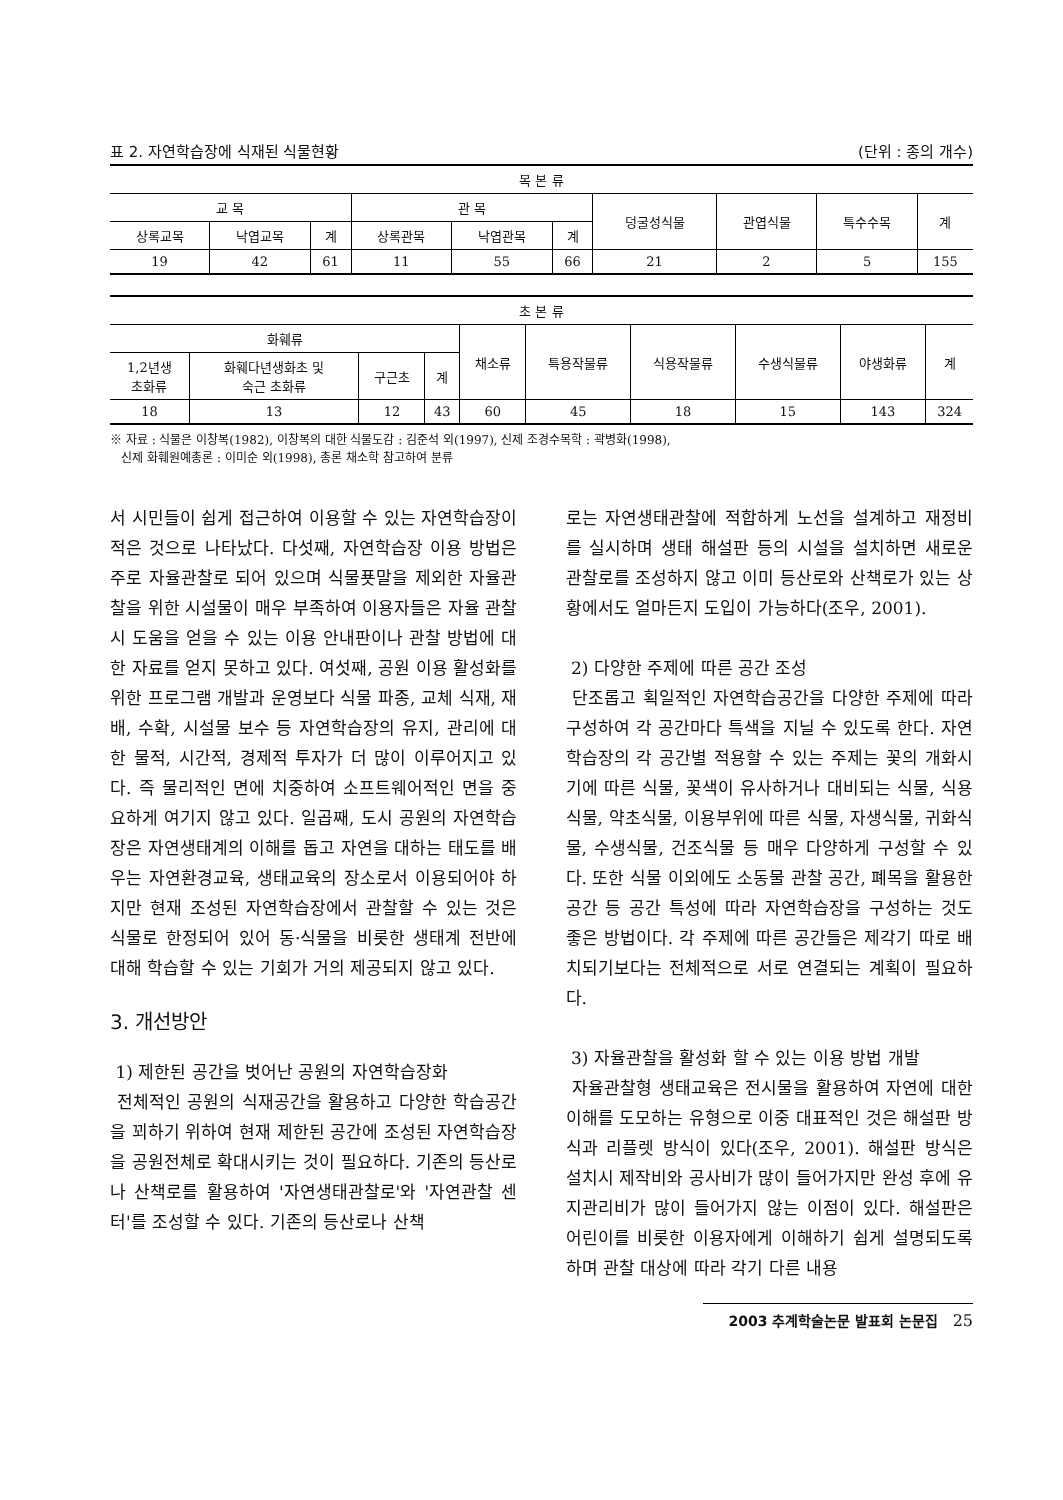표 2. 자연학습장에 식재된 식물현황 (단위 : 종의 개수)
| 목 본 류 | | | | | | | | | |
| --- | --- | --- | --- | --- | --- | --- | --- | --- | --- |
| 교 목 | | | 관 목 | | | 덩굴성식물 | 관엽식물 | 특수수목 | 계 |
| 상록교목 | 낙엽교목 | 계 | 상록관목 | 낙엽관목 | 계 | | | | |
| 19 | 42 | 61 | 11 | 55 | 66 | 21 | 2 | 5 | 155 |
| 초 본 류 | | | | | | | | | |
| --- | --- | --- | --- | --- | --- | --- | --- | --- | --- |
| 화훼류 | | | | 채소류 | 특용작물류 | 식용작물류 | 수생식물류 | 야생화류 | 계 |
| 1,2년생 초화류 | 화훼다년생화초 및 숙근 초화류 | 구근초 | 계 | | | | | | |
| 18 | 13 | 12 | 43 | 60 | 45 | 18 | 15 | 143 | 324 |
※ 자료 : 식물은 이창복(1982), 이창복의 대한 식물도감 : 김준석 외(1997), 신제 조경수목학 : 곽병화(1998),
신제 화훼원예총론 : 이미순 외(1998), 총론 채소학 참고하여 분류
서 시민들이 쉽게 접근하여 이용할 수 있는 자연학습장이 적은 것으로 나타났다. 다섯째, 자연학습장 이용 방법은 주로 자율관찰로 되어 있으며 식물푯말을 제외한 자율관찰을 위한 시설물이 매우 부족하여 이용자들은 자율 관찰시 도움을 얻을 수 있는 이용 안내판이나 관찰 방법에 대한 자료를 얻지 못하고 있다. 여섯째, 공원 이용 활성화를 위한 프로그램 개발과 운영보다 식물 파종, 교체 식재, 재배, 수확, 시설물 보수 등 자연학습장의 유지, 관리에 대한 물적, 시간적, 경제적 투자가 더 많이 이루어지고 있다. 즉 물리적인 면에 치중하여 소프트웨어적인 면을 중요하게 여기지 않고 있다. 일곱째, 도시 공원의 자연학습장은 자연생태계의 이해를 돕고 자연을 대하는 태도를 배우는 자연환경교육, 생태교육의 장소로서 이용되어야 하지만 현재 조성된 자연학습장에서 관찰할 수 있는 것은 식물로 한정되어 있어 동·식물을 비롯한 생태계 전반에 대해 학습할 수 있는 기회가 거의 제공되지 않고 있다.
3. 개선방안
1) 제한된 공간을 벗어난 공원의 자연학습장화
전체적인 공원의 식재공간을 활용하고 다양한 학습공간을 꾀하기 위하여 현재 제한된 공간에 조성된 자연학습장을 공원전체로 확대시키는 것이 필요하다. 기존의 등산로나 산책로를 활용하여 '자연생태관찰로'와 '자연관찰 센터'를 조성할 수 있다. 기존의 등산로나 산책
로는 자연생태관찰에 적합하게 노선을 설계하고 재정비를 실시하며 생태 해설판 등의 시설을 설치하면 새로운 관찰로를 조성하지 않고 이미 등산로와 산책로가 있는 상황에서도 얼마든지 도입이 가능하다(조우, 2001).
2) 다양한 주제에 따른 공간 조성
단조롭고 획일적인 자연학습공간을 다양한 주제에 따라 구성하여 각 공간마다 특색을 지닐 수 있도록 한다. 자연학습장의 각 공간별 적용할 수 있는 주제는 꽃의 개화시기에 따른 식물, 꽃색이 유사하거나 대비되는 식물, 식용 식물, 약초식물, 이용부위에 따른 식물, 자생식물, 귀화식물, 수생식물, 건조식물 등 매우 다양하게 구성할 수 있다. 또한 식물 이외에도 소동물 관찰 공간, 폐목을 활용한 공간 등 공간 특성에 따라 자연학습장을 구성하는 것도 좋은 방법이다. 각 주제에 따른 공간들은 제각기 따로 배치되기보다는 전체적으로 서로 연결되는 계획이 필요하다.
3) 자율관찰을 활성화 할 수 있는 이용 방법 개발
자율관찰형 생태교육은 전시물을 활용하여 자연에 대한 이해를 도모하는 유형으로 이중 대표적인 것은 해설판 방식과 리플렛 방식이 있다(조우, 2001). 해설판 방식은 설치시 제작비와 공사비가 많이 들어가지만 완성 후에 유지관리비가 많이 들어가지 않는 이점이 있다. 해설판은 어린이를 비롯한 이용자에게 이해하기 쉽게 설명되도록 하며 관찰 대상에 따라 각기 다른 내용
2003 추계학술논문 발표회 논문집 25